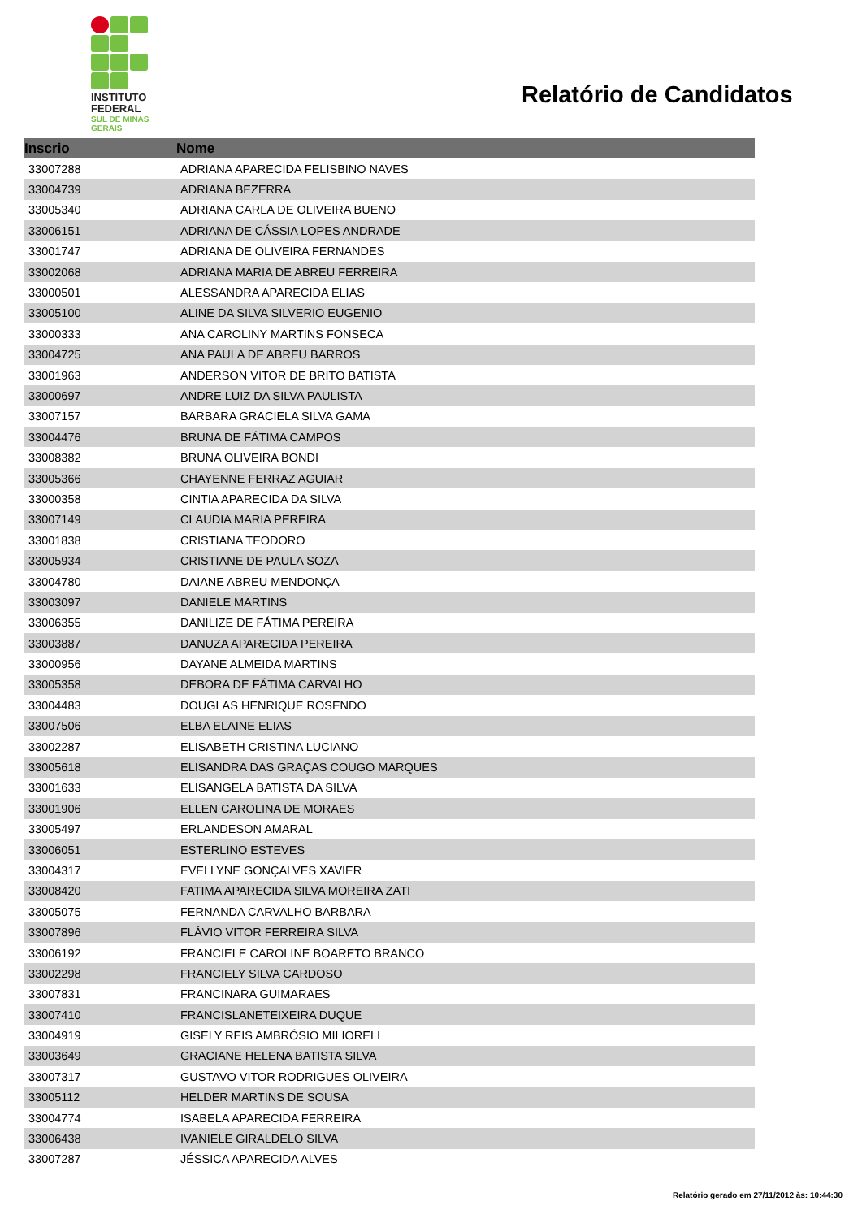INSTITUTO
FEDERAL
SUL DE MINAS
GERAIS
Relatório de Candidatos
| Inscrio | Nome |
| --- | --- |
| 33007288 | ADRIANA APARECIDA FELISBINO NAVES |
| 33004739 | ADRIANA BEZERRA |
| 33005340 | ADRIANA CARLA DE OLIVEIRA BUENO |
| 33006151 | ADRIANA DE CÁSSIA LOPES ANDRADE |
| 33001747 | ADRIANA DE OLIVEIRA FERNANDES |
| 33002068 | ADRIANA MARIA DE ABREU FERREIRA |
| 33000501 | ALESSANDRA APARECIDA ELIAS |
| 33005100 | ALINE DA SILVA SILVERIO EUGENIO |
| 33000333 | ANA CAROLINY MARTINS FONSECA |
| 33004725 | ANA PAULA DE ABREU BARROS |
| 33001963 | ANDERSON VITOR DE BRITO BATISTA |
| 33000697 | ANDRE LUIZ DA SILVA PAULISTA |
| 33007157 | BARBARA GRACIELA SILVA GAMA |
| 33004476 | BRUNA DE FÁTIMA CAMPOS |
| 33008382 | BRUNA OLIVEIRA BONDI |
| 33005366 | CHAYENNE FERRAZ AGUIAR |
| 33000358 | CINTIA APARECIDA DA SILVA |
| 33007149 | CLAUDIA MARIA PEREIRA |
| 33001838 | CRISTIANA TEODORO |
| 33005934 | CRISTIANE DE PAULA SOZA |
| 33004780 | DAIANE ABREU MENDONÇA |
| 33003097 | DANIELE MARTINS |
| 33006355 | DANILIZE DE FÁTIMA PEREIRA |
| 33003887 | DANUZA APARECIDA PEREIRA |
| 33000956 | DAYANE ALMEIDA MARTINS |
| 33005358 | DEBORA DE FÁTIMA CARVALHO |
| 33004483 | DOUGLAS HENRIQUE ROSENDO |
| 33007506 | ELBA ELAINE ELIAS |
| 33002287 | ELISABETH CRISTINA LUCIANO |
| 33005618 | ELISANDRA DAS GRAÇAS COUGO MARQUES |
| 33001633 | ELISANGELA BATISTA DA SILVA |
| 33001906 | ELLEN CAROLINA DE MORAES |
| 33005497 | ERLANDESON AMARAL |
| 33006051 | ESTERLINO ESTEVES |
| 33004317 | EVELLYNE GONÇALVES XAVIER |
| 33008420 | FATIMA APARECIDA SILVA MOREIRA ZATI |
| 33005075 | FERNANDA CARVALHO BARBARA |
| 33007896 | FLÁVIO VITOR FERREIRA SILVA |
| 33006192 | FRANCIELE CAROLINE BOARETO BRANCO |
| 33002298 | FRANCIELY SILVA CARDOSO |
| 33007831 | FRANCINARA GUIMARAES |
| 33007410 | FRANCISLANETEIXEIRA DUQUE |
| 33004919 | GISELY REIS AMBRÓSIO MILIORELI |
| 33003649 | GRACIANE HELENA BATISTA SILVA |
| 33007317 | GUSTAVO VITOR RODRIGUES OLIVEIRA |
| 33005112 | HELDER MARTINS DE SOUSA |
| 33004774 | ISABELA APARECIDA FERREIRA |
| 33006438 | IVANIELE GIRALDELO SILVA |
| 33007287 | JÉSSICA APARECIDA ALVES |
Relatório gerado em 27/11/2012 às: 10:44:30